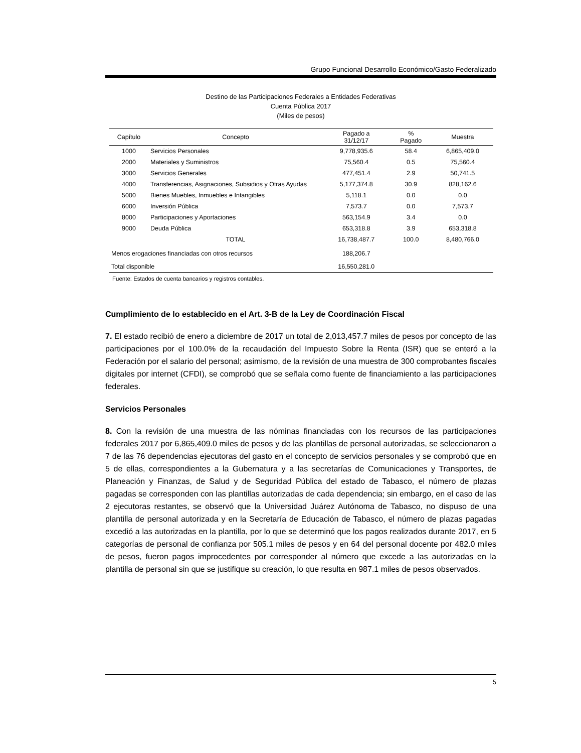Grupo Funcional Desarrollo Económico/Gasto Federalizado
Destino de las Participaciones Federales a Entidades Federativas
Cuenta Pública 2017
(Miles de pesos)
| Capítulo | Concepto | Pagado a 31/12/17 | % Pagado | Muestra |
| --- | --- | --- | --- | --- |
| 1000 | Servicios Personales | 9,778,935.6 | 58.4 | 6,865,409.0 |
| 2000 | Materiales y Suministros | 75,560.4 | 0.5 | 75,560.4 |
| 3000 | Servicios Generales | 477,451.4 | 2.9 | 50,741.5 |
| 4000 | Transferencias, Asignaciones, Subsidios y Otras Ayudas | 5,177,374.8 | 30.9 | 828,162.6 |
| 5000 | Bienes Muebles, Inmuebles e Intangibles | 5,118.1 | 0.0 | 0.0 |
| 6000 | Inversión Pública | 7,573.7 | 0.0 | 7,573.7 |
| 8000 | Participaciones y Aportaciones | 563,154.9 | 3.4 | 0.0 |
| 9000 | Deuda Pública | 653,318.8 | 3.9 | 653,318.8 |
| | TOTAL | 16,738,487.7 | 100.0 | 8,480,766.0 |
| Menos erogaciones financiadas con otros recursos | | 188,206.7 | | |
| Total disponible | | 16,550,281.0 | | |
Fuente: Estados de cuenta bancarios y registros contables.
Cumplimiento de lo establecido en el Art. 3-B de la Ley de Coordinación Fiscal
7. El estado recibió de enero a diciembre de 2017 un total de 2,013,457.7 miles de pesos por concepto de las participaciones por el 100.0% de la recaudación del Impuesto Sobre la Renta (ISR) que se enteró a la Federación por el salario del personal; asimismo, de la revisión de una muestra de 300 comprobantes fiscales digitales por internet (CFDI), se comprobó que se señala como fuente de financiamiento a las participaciones federales.
Servicios Personales
8. Con la revisión de una muestra de las nóminas financiadas con los recursos de las participaciones federales 2017 por 6,865,409.0 miles de pesos y de las plantillas de personal autorizadas, se seleccionaron a 7 de las 76 dependencias ejecutoras del gasto en el concepto de servicios personales y se comprobó que en 5 de ellas, correspondientes a la Gubernatura y a las secretarías de Comunicaciones y Transportes, de Planeación y Finanzas, de Salud y de Seguridad Pública del estado de Tabasco, el número de plazas pagadas se corresponden con las plantillas autorizadas de cada dependencia; sin embargo, en el caso de las 2 ejecutoras restantes, se observó que la Universidad Juárez Autónoma de Tabasco, no dispuso de una plantilla de personal autorizada y en la Secretaría de Educación de Tabasco, el número de plazas pagadas excedió a las autorizadas en la plantilla, por lo que se determinó que los pagos realizados durante 2017, en 5 categorías de personal de confianza por 505.1 miles de pesos y en 64 del personal docente por 482.0 miles de pesos, fueron pagos improcedentes por corresponder al número que excede a las autorizadas en la plantilla de personal sin que se justifique su creación, lo que resulta en 987.1 miles de pesos observados.
5